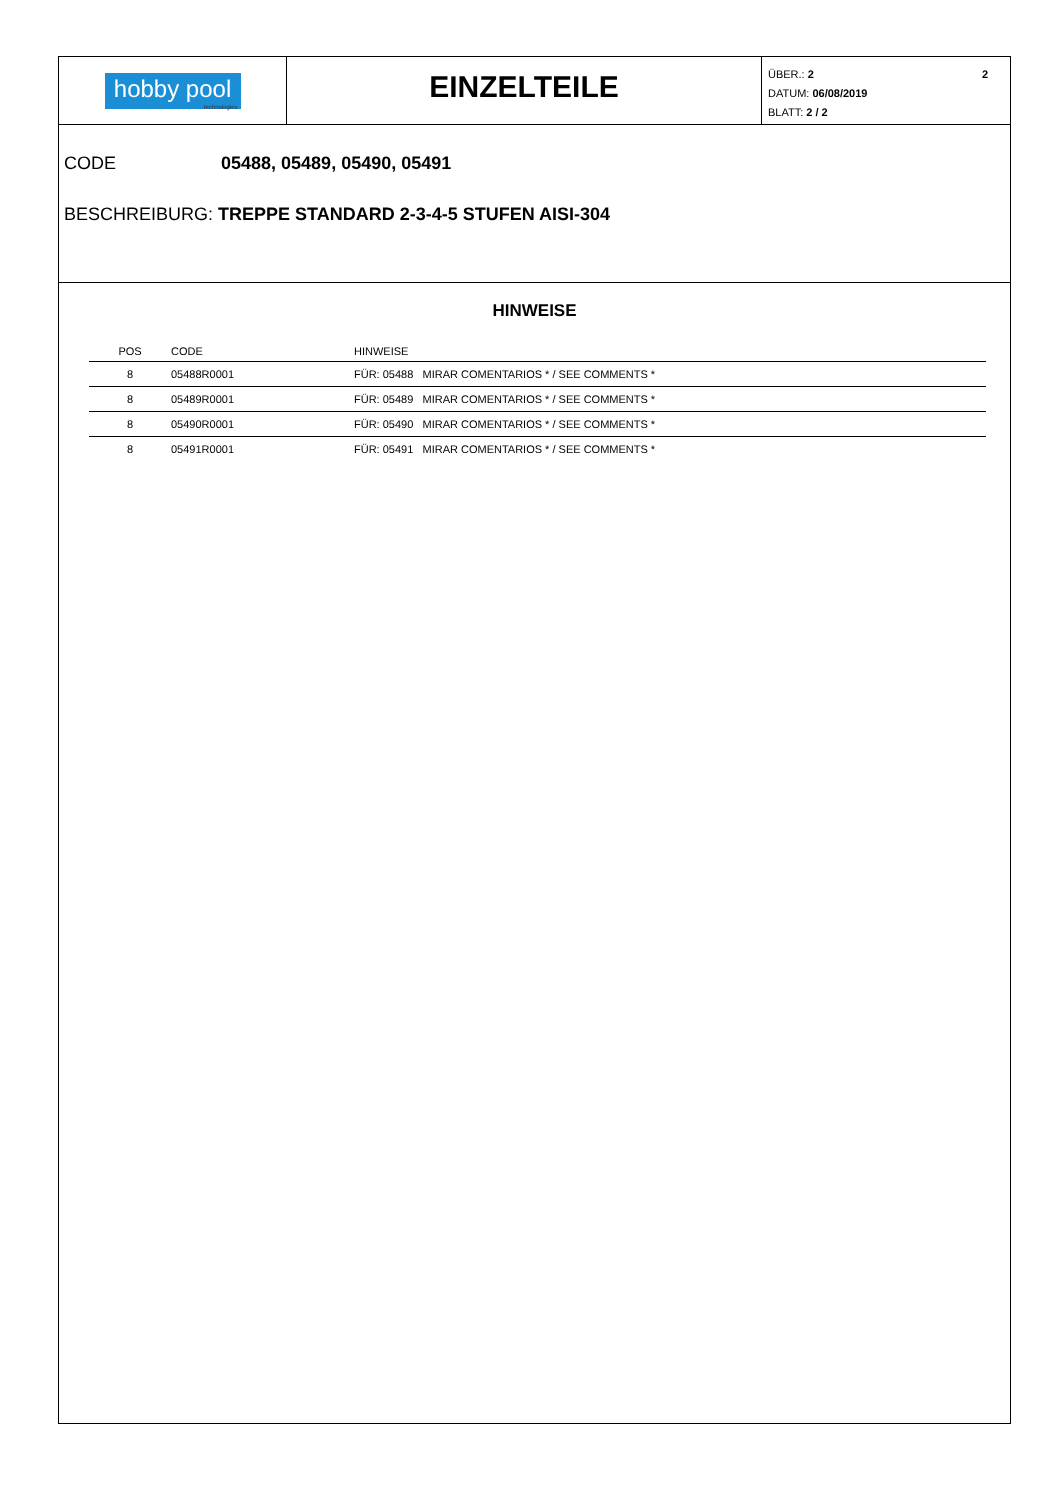hobby pool
technologies
EINZELTEILE
2 ÜBER.: 2
DATUM: 06/08/2019
BLATT: 2 / 2
CODE 05488, 05489, 05490, 05491
BESCHREIBURG: TREPPE STANDARD 2-3-4-5 STUFEN AISI-304
HINWEISE
| POS | CODE | HINWEISE |
| --- | --- | --- |
| 8 | 05488R0001 | FÜR: 05488 MIRAR COMENTARIOS * / SEE COMMENTS * |
| 8 | 05489R0001 | FÜR: 05489 MIRAR COMENTARIOS * / SEE COMMENTS * |
| 8 | 05490R0001 | FÜR: 05490 MIRAR COMENTARIOS * / SEE COMMENTS * |
| 8 | 05491R0001 | FÜR: 05491 MIRAR COMENTARIOS * / SEE COMMENTS * |